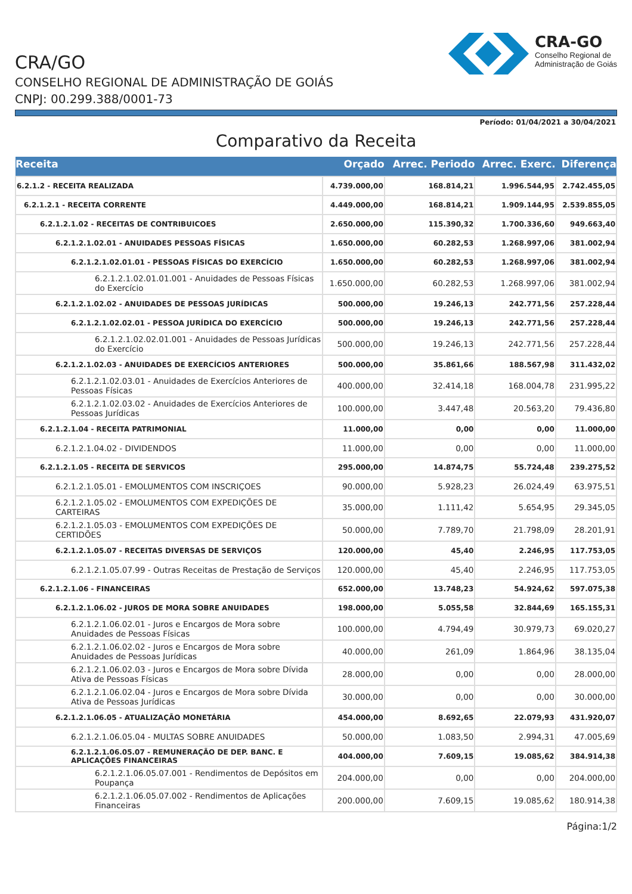CRA/GO
CONSELHO REGIONAL DE ADMINISTRAÇÃO DE GOIÁS
CNPJ: 00.299.388/0001-73
CRA-GO
Conselho Regional de
Administração de Goiás
Período: 01/04/2021 a 30/04/2021
Comparativo da Receita
| Receita | Orçado | Arrec. Periodo | Arrec. Exerc. | Diferença |
| --- | --- | --- | --- | --- |
| 6.2.1.2 - RECEITA REALIZADA | 4.739.000,00 | 168.814,21 | 1.996.544,95 | 2.742.455,05 |
| 6.2.1.2.1 - RECEITA CORRENTE | 4.449.000,00 | 168.814,21 | 1.909.144,95 | 2.539.855,05 |
| 6.2.1.2.1.02 - RECEITAS DE CONTRIBUICOES | 2.650.000,00 | 115.390,32 | 1.700.336,60 | 949.663,40 |
| 6.2.1.2.1.02.01 - ANUIDADES PESSOAS FÍSICAS | 1.650.000,00 | 60.282,53 | 1.268.997,06 | 381.002,94 |
| 6.2.1.2.1.02.01.01 - PESSOAS FÍSICAS DO EXERCÍCIO | 1.650.000,00 | 60.282,53 | 1.268.997,06 | 381.002,94 |
| 6.2.1.2.1.02.01.01.001 - Anuidades de Pessoas Físicas do Exercício | 1.650.000,00 | 60.282,53 | 1.268.997,06 | 381.002,94 |
| 6.2.1.2.1.02.02 - ANUIDADES DE PESSOAS JURÍDICAS | 500.000,00 | 19.246,13 | 242.771,56 | 257.228,44 |
| 6.2.1.2.1.02.02.01 - PESSOA JURÍDICA DO EXERCÍCIO | 500.000,00 | 19.246,13 | 242.771,56 | 257.228,44 |
| 6.2.1.2.1.02.02.01.001 - Anuidades de Pessoas Jurídicas do Exercício | 500.000,00 | 19.246,13 | 242.771,56 | 257.228,44 |
| 6.2.1.2.1.02.03 - ANUIDADES DE EXERCÍCIOS ANTERIORES | 500.000,00 | 35.861,66 | 188.567,98 | 311.432,02 |
| 6.2.1.2.1.02.03.01 - Anuidades de Exercícios Anteriores de Pessoas Físicas | 400.000,00 | 32.414,18 | 168.004,78 | 231.995,22 |
| 6.2.1.2.1.02.03.02 - Anuidades de Exercícios Anteriores de Pessoas Jurídicas | 100.000,00 | 3.447,48 | 20.563,20 | 79.436,80 |
| 6.2.1.2.1.04 - RECEITA PATRIMONIAL | 11.000,00 | 0,00 | 0,00 | 11.000,00 |
| 6.2.1.2.1.04.02 - DIVIDENDOS | 11.000,00 | 0,00 | 0,00 | 11.000,00 |
| 6.2.1.2.1.05 - RECEITA DE SERVICOS | 295.000,00 | 14.874,75 | 55.724,48 | 239.275,52 |
| 6.2.1.2.1.05.01 - EMOLUMENTOS COM INSCRIÇOES | 90.000,00 | 5.928,23 | 26.024,49 | 63.975,51 |
| 6.2.1.2.1.05.02 - EMOLUMENTOS COM EXPEDIÇÕES DE CARTEIRAS | 35.000,00 | 1.111,42 | 5.654,95 | 29.345,05 |
| 6.2.1.2.1.05.03 - EMOLUMENTOS COM EXPEDIÇÕES DE CERTIDÕES | 50.000,00 | 7.789,70 | 21.798,09 | 28.201,91 |
| 6.2.1.2.1.05.07 - RECEITAS DIVERSAS DE SERVIÇOS | 120.000,00 | 45,40 | 2.246,95 | 117.753,05 |
| 6.2.1.2.1.05.07.99 - Outras Receitas de Prestação de Serviços | 120.000,00 | 45,40 | 2.246,95 | 117.753,05 |
| 6.2.1.2.1.06 - FINANCEIRAS | 652.000,00 | 13.748,23 | 54.924,62 | 597.075,38 |
| 6.2.1.2.1.06.02 - JUROS DE MORA SOBRE ANUIDADES | 198.000,00 | 5.055,58 | 32.844,69 | 165.155,31 |
| 6.2.1.2.1.06.02.01 - Juros e Encargos de Mora sobre Anuidades de Pessoas Físicas | 100.000,00 | 4.794,49 | 30.979,73 | 69.020,27 |
| 6.2.1.2.1.06.02.02 - Juros e Encargos de Mora sobre Anuidades de Pessoas Jurídicas | 40.000,00 | 261,09 | 1.864,96 | 38.135,04 |
| 6.2.1.2.1.06.02.03 - Juros e Encargos de Mora sobre Dívida Ativa de Pessoas Físicas | 28.000,00 | 0,00 | 0,00 | 28.000,00 |
| 6.2.1.2.1.06.02.04 - Juros e Encargos de Mora sobre Dívida Ativa de Pessoas Jurídicas | 30.000,00 | 0,00 | 0,00 | 30.000,00 |
| 6.2.1.2.1.06.05 - ATUALIZAÇÃO MONETÁRIA | 454.000,00 | 8.692,65 | 22.079,93 | 431.920,07 |
| 6.2.1.2.1.06.05.04 - MULTAS SOBRE ANUIDADES | 50.000,00 | 1.083,50 | 2.994,31 | 47.005,69 |
| 6.2.1.2.1.06.05.07 - REMUNERAÇÃO DE DEP. BANC. E APLICAÇÕES FINANCEIRAS | 404.000,00 | 7.609,15 | 19.085,62 | 384.914,38 |
| 6.2.1.2.1.06.05.07.001 - Rendimentos de Depósitos em Poupança | 204.000,00 | 0,00 | 0,00 | 204.000,00 |
| 6.2.1.2.1.06.05.07.002 - Rendimentos de Aplicações Financeiras | 200.000,00 | 7.609,15 | 19.085,62 | 180.914,38 |
Página:1/2